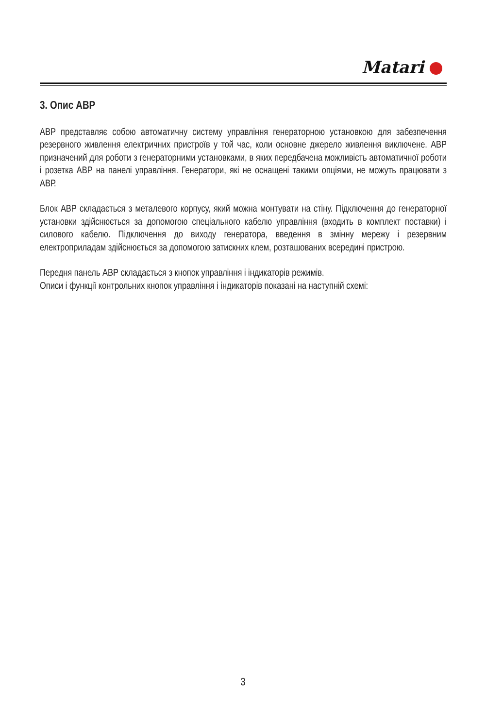Matari
3. Опис АВР
АВР представляє собою автоматичну систему управління генераторною установкою для забезпечення резервного живлення електричних пристроїв у той час, коли основне джерело живлення виключене. АВР призначений для роботи з генераторними установками, в яких передбачена можливість автоматичної роботи і розетка АВР на панелі управління. Генератори, які не оснащені такими опціями, не можуть працювати з АВР.
Блок АВР складається з металевого корпусу, який можна монтувати на стіну. Підключення до генераторної установки здійснюється за допомогою спеціального кабелю управління (входить в комплект поставки) і силового кабелю. Підключення до виходу генератора, введення в змінну мережу і резервним електроприладам здійснюється за допомогою затискних клем, розташованих всередині пристрою.
Передня панель АВР складається з кнопок управління і індикаторів режимів.
Описи і функції контрольних кнопок управління і індикаторів показані на наступній схемі:
3